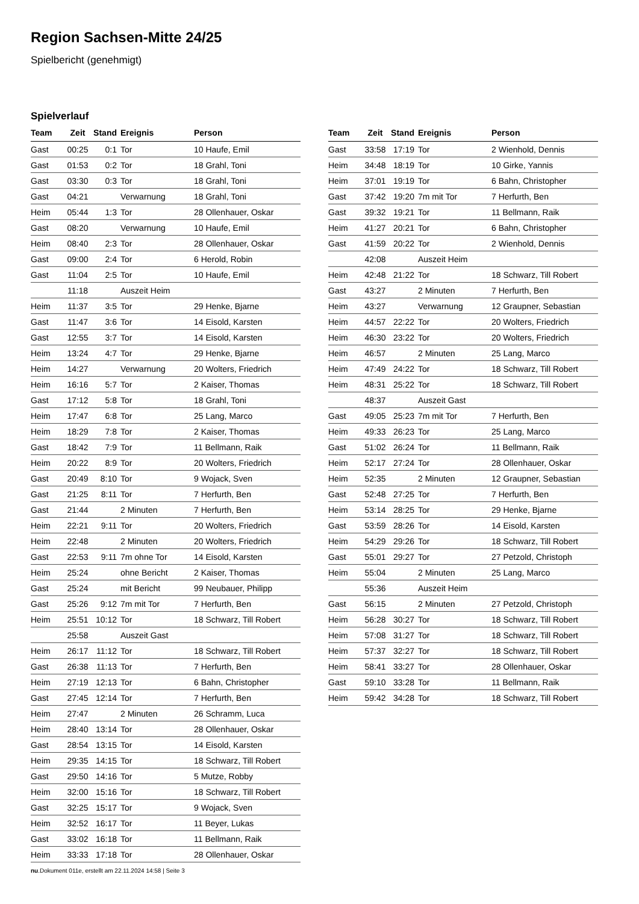Region Sachsen-Mitte 24/25
Spielbericht (genehmigt)
Spielverlauf
| Team | Zeit | Stand | Ereignis | Person |
| --- | --- | --- | --- | --- |
| Gast | 00:25 | 0:1 | Tor | 10 Haufe, Emil |
| Gast | 01:53 | 0:2 | Tor | 18 Grahl, Toni |
| Gast | 03:30 | 0:3 | Tor | 18 Grahl, Toni |
| Gast | 04:21 | | Verwarnung | 18 Grahl, Toni |
| Heim | 05:44 | 1:3 | Tor | 28 Ollenhauer, Oskar |
| Gast | 08:20 | | Verwarnung | 10 Haufe, Emil |
| Heim | 08:40 | 2:3 | Tor | 28 Ollenhauer, Oskar |
| Gast | 09:00 | 2:4 | Tor | 6 Herold, Robin |
| Gast | 11:04 | 2:5 | Tor | 10 Haufe, Emil |
| | 11:18 | | Auszeit Heim | |
| Heim | 11:37 | 3:5 | Tor | 29 Henke, Bjarne |
| Gast | 11:47 | 3:6 | Tor | 14 Eisold, Karsten |
| Gast | 12:55 | 3:7 | Tor | 14 Eisold, Karsten |
| Heim | 13:24 | 4:7 | Tor | 29 Henke, Bjarne |
| Heim | 14:27 | | Verwarnung | 20 Wolters, Friedrich |
| Heim | 16:16 | 5:7 | Tor | 2 Kaiser, Thomas |
| Gast | 17:12 | 5:8 | Tor | 18 Grahl, Toni |
| Heim | 17:47 | 6:8 | Tor | 25 Lang, Marco |
| Heim | 18:29 | 7:8 | Tor | 2 Kaiser, Thomas |
| Gast | 18:42 | 7:9 | Tor | 11 Bellmann, Raik |
| Heim | 20:22 | 8:9 | Tor | 20 Wolters, Friedrich |
| Gast | 20:49 | 8:10 | Tor | 9 Wojack, Sven |
| Gast | 21:25 | 8:11 | Tor | 7 Herfurth, Ben |
| Gast | 21:44 | | 2 Minuten | 7 Herfurth, Ben |
| Heim | 22:21 | 9:11 | Tor | 20 Wolters, Friedrich |
| Heim | 22:48 | | 2 Minuten | 20 Wolters, Friedrich |
| Gast | 22:53 | 9:11 | 7m ohne Tor | 14 Eisold, Karsten |
| Heim | 25:24 | | ohne Bericht | 2 Kaiser, Thomas |
| Gast | 25:24 | | mit Bericht | 99 Neubauer, Philipp |
| Gast | 25:26 | 9:12 | 7m mit Tor | 7 Herfurth, Ben |
| Heim | 25:51 | 10:12 | Tor | 18 Schwarz, Till Robert |
| | 25:58 | | Auszeit Gast | |
| Heim | 26:17 | 11:12 | Tor | 18 Schwarz, Till Robert |
| Gast | 26:38 | 11:13 | Tor | 7 Herfurth, Ben |
| Heim | 27:19 | 12:13 | Tor | 6 Bahn, Christopher |
| Gast | 27:45 | 12:14 | Tor | 7 Herfurth, Ben |
| Heim | 27:47 | | 2 Minuten | 26 Schramm, Luca |
| Heim | 28:40 | 13:14 | Tor | 28 Ollenhauer, Oskar |
| Gast | 28:54 | 13:15 | Tor | 14 Eisold, Karsten |
| Heim | 29:35 | 14:15 | Tor | 18 Schwarz, Till Robert |
| Gast | 29:50 | 14:16 | Tor | 5 Mutze, Robby |
| Heim | 32:00 | 15:16 | Tor | 18 Schwarz, Till Robert |
| Gast | 32:25 | 15:17 | Tor | 9 Wojack, Sven |
| Heim | 32:52 | 16:17 | Tor | 11 Beyer, Lukas |
| Gast | 33:02 | 16:18 | Tor | 11 Bellmann, Raik |
| Heim | 33:33 | 17:18 | Tor | 28 Ollenhauer, Oskar |
| Team | Zeit | Stand | Ereignis | Person |
| --- | --- | --- | --- | --- |
| Gast | 33:58 | 17:19 | Tor | 2 Wienhold, Dennis |
| Heim | 34:48 | 18:19 | Tor | 10 Girke, Yannis |
| Heim | 37:01 | 19:19 | Tor | 6 Bahn, Christopher |
| Gast | 37:42 | 19:20 | 7m mit Tor | 7 Herfurth, Ben |
| Gast | 39:32 | 19:21 | Tor | 11 Bellmann, Raik |
| Heim | 41:27 | 20:21 | Tor | 6 Bahn, Christopher |
| Gast | 41:59 | 20:22 | Tor | 2 Wienhold, Dennis |
| | 42:08 | | Auszeit Heim | |
| Heim | 42:48 | 21:22 | Tor | 18 Schwarz, Till Robert |
| Gast | 43:27 | | 2 Minuten | 7 Herfurth, Ben |
| Heim | 43:27 | | Verwarnung | 12 Graupner, Sebastian |
| Heim | 44:57 | 22:22 | Tor | 20 Wolters, Friedrich |
| Heim | 46:30 | 23:22 | Tor | 20 Wolters, Friedrich |
| Heim | 46:57 | | 2 Minuten | 25 Lang, Marco |
| Heim | 47:49 | 24:22 | Tor | 18 Schwarz, Till Robert |
| Heim | 48:31 | 25:22 | Tor | 18 Schwarz, Till Robert |
| | 48:37 | | Auszeit Gast | |
| Gast | 49:05 | 25:23 | 7m mit Tor | 7 Herfurth, Ben |
| Heim | 49:33 | 26:23 | Tor | 25 Lang, Marco |
| Gast | 51:02 | 26:24 | Tor | 11 Bellmann, Raik |
| Heim | 52:17 | 27:24 | Tor | 28 Ollenhauer, Oskar |
| Heim | 52:35 | | 2 Minuten | 12 Graupner, Sebastian |
| Gast | 52:48 | 27:25 | Tor | 7 Herfurth, Ben |
| Heim | 53:14 | 28:25 | Tor | 29 Henke, Bjarne |
| Gast | 53:59 | 28:26 | Tor | 14 Eisold, Karsten |
| Heim | 54:29 | 29:26 | Tor | 18 Schwarz, Till Robert |
| Gast | 55:01 | 29:27 | Tor | 27 Petzold, Christoph |
| Heim | 55:04 | | 2 Minuten | 25 Lang, Marco |
| | 55:36 | | Auszeit Heim | |
| Gast | 56:15 | | 2 Minuten | 27 Petzold, Christoph |
| Heim | 56:28 | 30:27 | Tor | 18 Schwarz, Till Robert |
| Heim | 57:08 | 31:27 | Tor | 18 Schwarz, Till Robert |
| Heim | 57:37 | 32:27 | Tor | 18 Schwarz, Till Robert |
| Heim | 58:41 | 33:27 | Tor | 28 Ollenhauer, Oskar |
| Gast | 59:10 | 33:28 | Tor | 11 Bellmann, Raik |
| Heim | 59:42 | 34:28 | Tor | 18 Schwarz, Till Robert |
nu.Dokument 011e, erstellt am 22.11.2024 14:58 | Seite 3